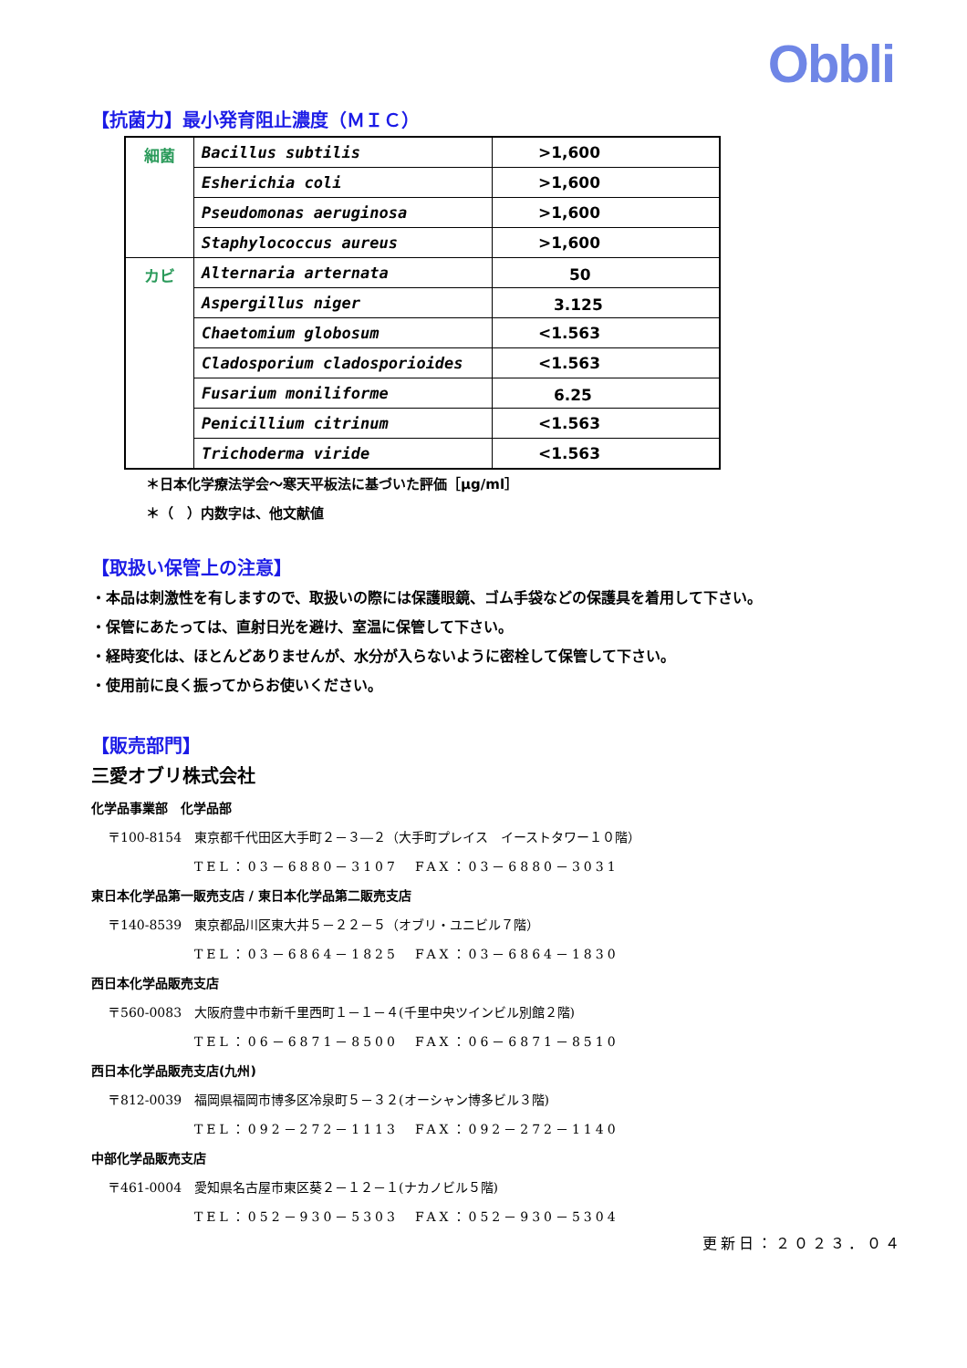Obbli
【抗菌力】最小発育阻止濃度（ＭＩＣ）
| 細菌 | Bacillus subtilis | >1,600 |
| | Esherichia coli | >1,600 |
| | Pseudomonas aeruginosa | >1,600 |
| | Staphylococcus aureus | >1,600 |
| カビ | Alternaria arternata | 50 |
| | Aspergillus niger | 3.125 |
| | Chaetomium globosum | <1.563 |
| | Cladosporium cladosporioides | <1.563 |
| | Fusarium moniliforme | 6.25 |
| | Penicillium citrinum | <1.563 |
| | Trichoderma viride | <1.563 |
＊日本化学療法学会～寒天平板法に基づいた評価［μg/ml］
＊（　）内数字は、他文献値
【取扱い保管上の注意】
・本品は刺激性を有しますので、取扱いの際には保護眼鏡、ゴム手袋などの保護具を着用して下さい。
・保管にあたっては、直射日光を避け、室温に保管して下さい。
・経時変化は、ほとんどありませんが、水分が入らないように密栓して保管して下さい。
・使用前に良く振ってからお使いください。
【販売部門】
三愛オブリ株式会社
化学品事業部　化学品部
〒100-8154　東京都千代田区大手町２－３―２（大手町プレイス　イーストタワー１０階）
TEL：03－6880－3107　FAX：03－6880－3031
東日本化学品第一販売支店 / 東日本化学品第二販売支店
〒140-8539　東京都品川区東大井５－２２－５（オブリ・ユニビル７階）
TEL：03－6864－1825　FAX：03－6864－1830
西日本化学品販売支店
〒560-0083　大阪府豊中市新千里西町１－１－４(千里中央ツインビル別館２階)
TEL：06－6871－8500　FAX：06－6871－8510
西日本化学品販売支店(九州)
〒812-0039　福岡県福岡市博多区冷泉町５－３２(オーシャン博多ビル３階)
TEL：092－272－1113　FAX：092－272－1140
中部化学品販売支店
〒461-0004　愛知県名古屋市東区葵２－１２－１(ナカノビル５階)
TEL：052－930－5303　FAX：052－930－5304
更新日：２０２３．０４